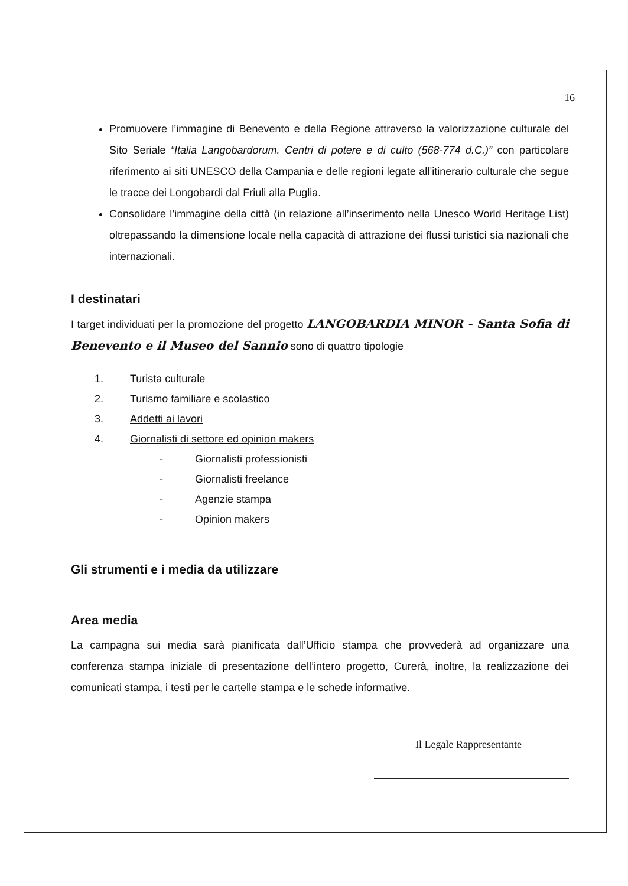16
Promuovere l’immagine di Benevento e della Regione attraverso la valorizzazione culturale del Sito Seriale “Italia Langobardorum. Centri di potere e di culto (568-774 d.C.)” con particolare riferimento ai siti UNESCO della Campania e delle regioni legate all’itinerario culturale che segue le tracce dei Longobardi dal Friuli alla Puglia.
Consolidare l’immagine della città (in relazione all’inserimento nella Unesco World Heritage List) oltrepassando la dimensione locale nella capacità di attrazione dei flussi turistici sia nazionali che internazionali.
I destinatari
I target individuati per la promozione del progetto LANGOBARDIA MINOR - Santa Sofia di Benevento e il Museo del Sannio sono di quattro tipologie
1. Turista culturale
2. Turismo familiare e scolastico
3. Addetti ai lavori
4. Giornalisti di settore ed opinion makers
- Giornalisti professionisti
- Giornalisti freelance
- Agenzie stampa
- Opinion makers
Gli strumenti e i media da utilizzare
Area media
La campagna sui media sarà pianificata dall’Ufficio stampa che provvederà ad organizzare una conferenza stampa iniziale di presentazione dell’intero progetto, Curerà, inoltre, la realizzazione dei comunicati stampa, i testi per le cartelle stampa e le schede informative.
Il Legale Rappresentante